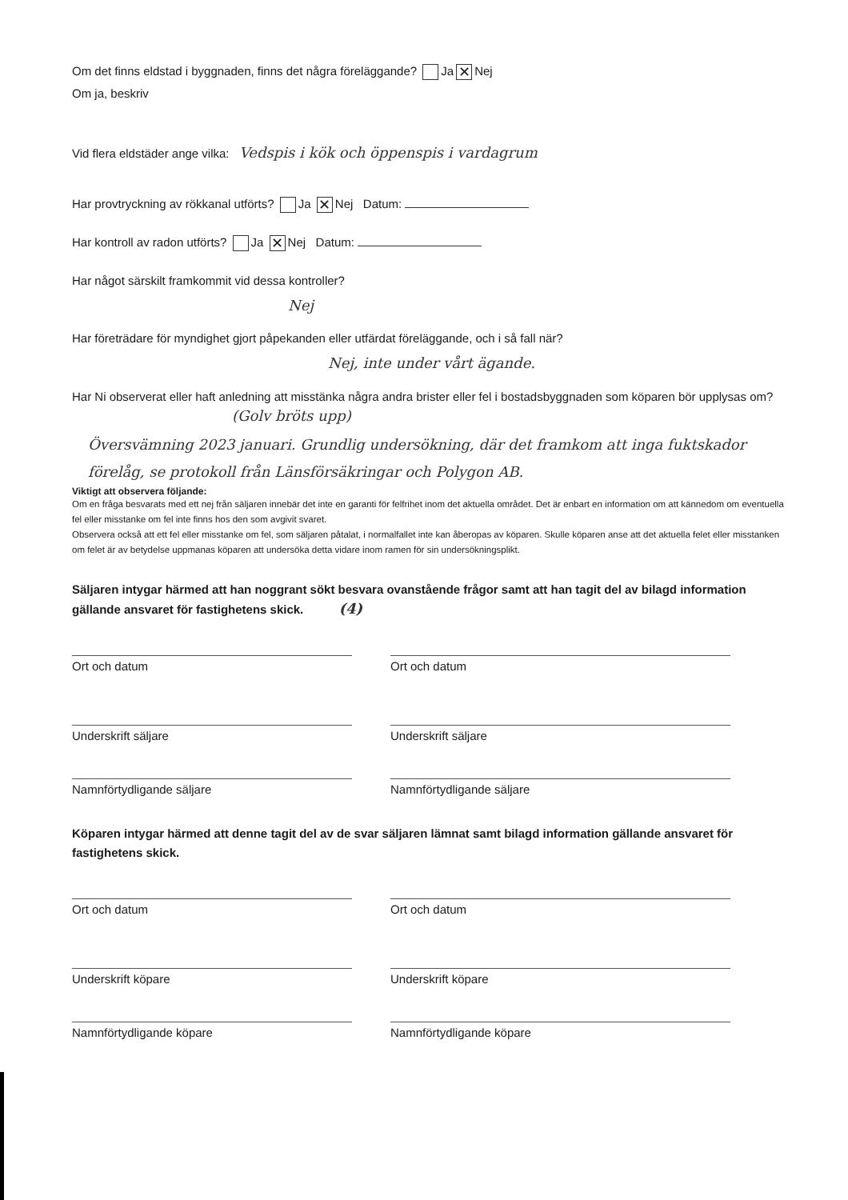Om det finns eldstad i byggnaden, finns det några föreläggande? Ja ✕ Nej
Om ja, beskriv
Vid flera eldstäder ange vilka: Vedspis i kök och öppenspis i vardagrum
Har provtryckning av rökkanal utförts? Ja ✕ Nej Datum:
Har kontroll av radon utförts? Ja ✕ Nej Datum:
Har något särskilt framkommit vid dessa kontroller?
Nej
Har företrädare för myndighet gjort påpekanden eller utfärdat föreläggande, och i så fall när?
Nej, inte under vårt ägande.
Har Ni observerat eller haft anledning att misstänka några andra brister eller fel i bostadsbyggnaden som köparen bör upplysas om? (Golv bröts upp)
Översvämning 2023 januari. Grundlig undersökning, där det framkom att inga fuktskador förelåg, se protokoll från Länsförsäkringar och Polygon AB.
Viktigt att observera följande:
Om en fråga besvarats med ett nej från säljaren innebär det inte en garanti för felfrihet inom det aktuella området. Det är enbart en information om att kännedom om eventuella fel eller misstanke om fel inte finns hos den som avgivit svaret.
Observera också att ett fel eller misstanke om fel, som säljaren påtalat, i normalfallet inte kan åberopas av köparen. Skulle köparen anse att det aktuella felet eller misstanken om felet är av betydelse uppmanas köparen att undersöka detta vidare inom ramen för sin undersökningsplikt.
Säljaren intygar härmed att han noggrant sökt besvara ovanstående frågor samt att han tagit del av bilagd information gällande ansvaret för fastighetens skick. (4)
Ort och datum Ort och datum
Underskrift säljare Underskrift säljare
Namnförtydligande säljare Namnförtydligande säljare
Köparen intygar härmed att denne tagit del av de svar säljaren lämnat samt bilagd information gällande ansvaret för fastighetens skick.
Ort och datum Ort och datum
Underskrift köpare Underskrift köpare
Namnförtydligande köpare Namnförtydligande köpare